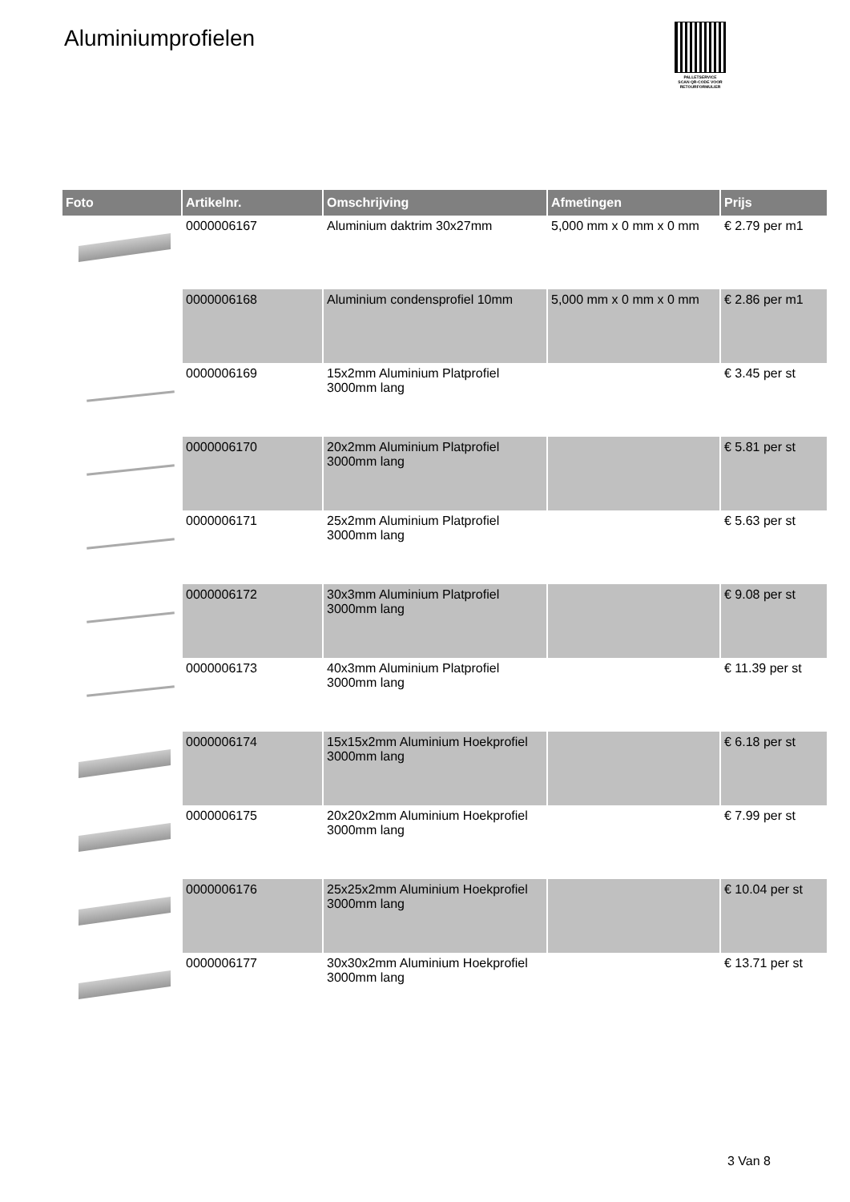Aluminiumprofielen
PALLETSERVICE
SCAN QR-CODE VOOR RETOURFORMULIER
| Foto | Artikelnr. | Omschrijving | Afmetingen | Prijs |
| --- | --- | --- | --- | --- |
| | 0000006167 | Aluminium daktrim 30x27mm | 5,000 mm x 0 mm x 0 mm | € 2.79 per m1 |
| | 0000006168 | Aluminium condensprofiel 10mm | 5,000 mm x 0 mm x 0 mm | € 2.86 per m1 |
| | 0000006169 | 15x2mm Aluminium Platprofiel 3000mm lang | | € 3.45 per st |
| | 0000006170 | 20x2mm Aluminium Platprofiel 3000mm lang | | € 5.81 per st |
| | 0000006171 | 25x2mm Aluminium Platprofiel 3000mm lang | | € 5.63 per st |
| | 0000006172 | 30x3mm Aluminium Platprofiel 3000mm lang | | € 9.08 per st |
| | 0000006173 | 40x3mm Aluminium Platprofiel 3000mm lang | | € 11.39 per st |
| | 0000006174 | 15x15x2mm Aluminium Hoekprofiel 3000mm lang | | € 6.18 per st |
| | 0000006175 | 20x20x2mm Aluminium Hoekprofiel 3000mm lang | | € 7.99 per st |
| | 0000006176 | 25x25x2mm Aluminium Hoekprofiel 3000mm lang | | € 10.04 per st |
| | 0000006177 | 30x30x2mm Aluminium Hoekprofiel 3000mm lang | | € 13.71 per st |
3 Van 8